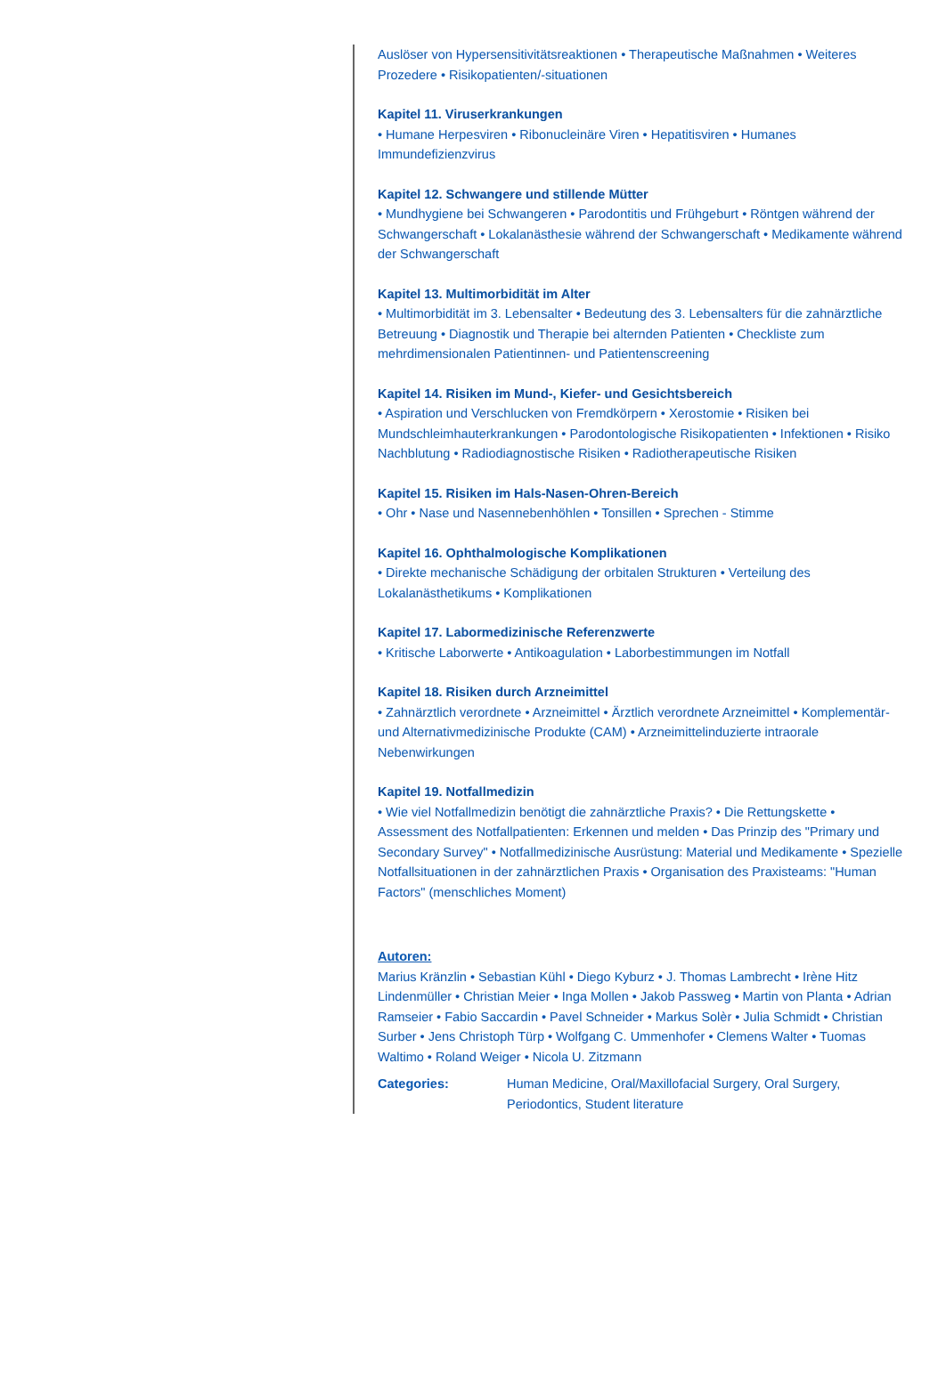Auslöser von Hypersensitivitätsreaktionen • Therapeutische Maßnahmen • Weiteres Prozedere • Risikopatienten/-situationen
Kapitel 11. Viruserkrankungen
• Humane Herpesviren • Ribonucleinäre Viren • Hepatitisviren • Humanes Immundefizienzvirus
Kapitel 12. Schwangere und stillende Mütter
• Mundhygiene bei Schwangeren • Parodontitis und Frühgeburt • Röntgen während der Schwangerschaft • Lokalanästhesie während der Schwangerschaft • Medikamente während der Schwangerschaft
Kapitel 13. Multimorbidität im Alter
• Multimorbidität im 3. Lebensalter • Bedeutung des 3. Lebensalters für die zahnärztliche Betreuung • Diagnostik und Therapie bei alternden Patienten • Checkliste zum mehrdimensionalen Patientinnen- und Patientenscreening
Kapitel 14. Risiken im Mund-, Kiefer- und Gesichtsbereich
• Aspiration und Verschlucken von Fremdkörpern • Xerostomie • Risiken bei Mundschleimhauterkrankungen • Parodontologische Risikopatienten • Infektionen • Risiko Nachblutung • Radiodiagnostische Risiken • Radiotherapeutische Risiken
Kapitel 15. Risiken im Hals-Nasen-Ohren-Bereich
• Ohr • Nase und Nasennebenhöhlen • Tonsillen • Sprechen - Stimme
Kapitel 16. Ophthalmologische Komplikationen
• Direkte mechanische Schädigung der orbitalen Strukturen • Verteilung des Lokalanästhetikums • Komplikationen
Kapitel 17. Labormedizinische Referenzwerte
• Kritische Laborwerte • Antikoagulation • Laborbestimmungen im Notfall
Kapitel 18. Risiken durch Arzneimittel
• Zahnärztlich verordnete • Arzneimittel • Ärztlich verordnete Arzneimittel • Komplementär- und Alternativmedizinische Produkte (CAM) • Arzneimittelinduzierte intraorale Nebenwirkungen
Kapitel 19. Notfallmedizin
• Wie viel Notfallmedizin benötigt die zahnärztliche Praxis? • Die Rettungskette • Assessment des Notfallpatienten: Erkennen und melden • Das Prinzip des "Primary und Secondary Survey" • Notfallmedizinische Ausrüstung: Material und Medikamente • Spezielle Notfallsituationen in der zahnärztlichen Praxis • Organisation des Praxisteams: "Human Factors" (menschliches Moment)
Autoren:
Marius Kränzlin • Sebastian Kühl • Diego Kyburz • J. Thomas Lambrecht • Irène Hitz Lindenmüller • Christian Meier • Inga Mollen • Jakob Passweg • Martin von Planta • Adrian Ramseier • Fabio Saccardin • Pavel Schneider • Markus Solèr • Julia Schmidt • Christian Surber • Jens Christoph Türp • Wolfgang C. Ummenhofer • Clemens Walter • Tuomas Waltimo • Roland Weiger • Nicola U. Zitzmann
Categories: Human Medicine, Oral/Maxillofacial Surgery, Oral Surgery, Periodontics, Student literature